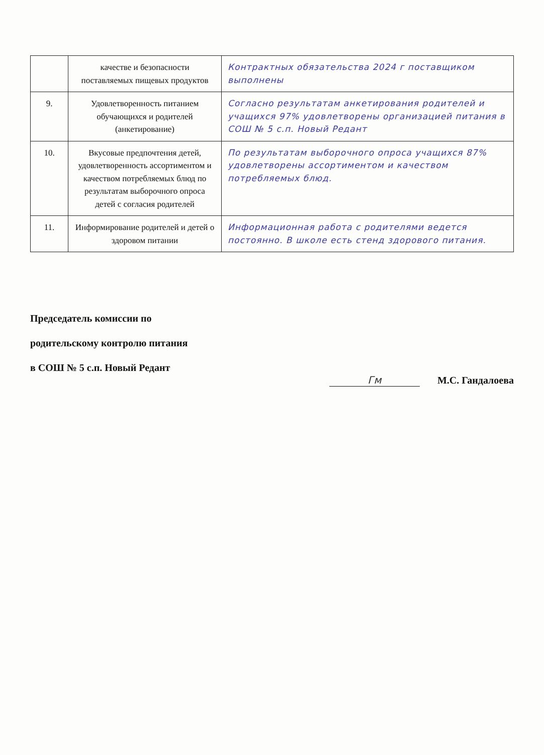| | качестве и безопасности поставляемых пищевых продуктов | Контрактных обязательства 2024 г поставщиком выполнены |
| 9. | Удовлетворенность питанием обучающихся и родителей (анкетирование) | Согласно результатам анкетирования родителей и учащихся 97% удовлетворены организацией питания в СОШ № 5 с.п. Новый Редант |
| 10. | Вкусовые предпочтения детей, удовлетворенность ассортиментом и качеством потребляемых блюд по результатам выборочного опроса детей с согласия родителей | По результатам выборочного опроса учащихся 87% удовлетворены ассортиментом и качеством потребляемых блюд. |
| 11. | Информирование родителей и детей о здоровом питании | Информационная работа с родителями ведется постоянно. В школе есть стенд здорового питания. |
Председатель комиссии по
родительскому контролю питания
в СОШ № 5 с.п. Новый Редант
Гм М.С. Гандалоева